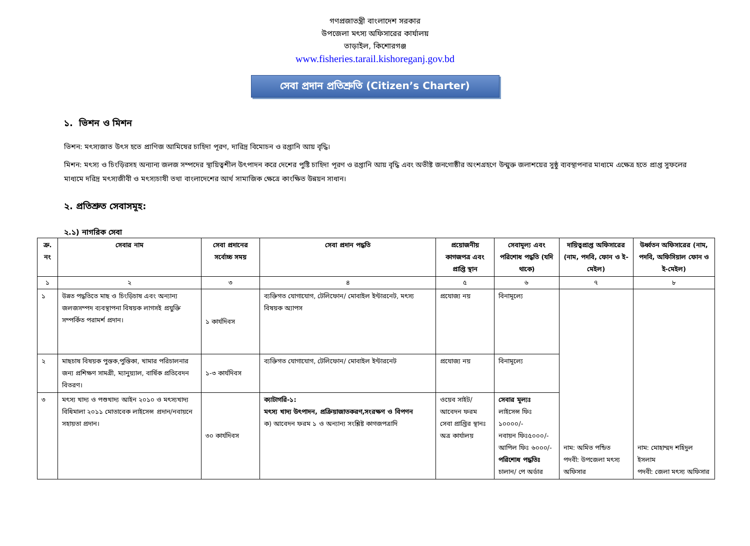গণপ্রজাতন্ত্রী বাংলাদেশ সরকার
উপজেলা মৎস্য অফিসারের কার্যালয়
তাড়াইল, কিশোরগঞ্জ
www.fisheries.tarail.kishoreganj.gov.bd
সেবা প্রদান প্রতিশ্রুতি (Citizen’s Charter)
১. ভিশন ও মিশন
ভিশন: মৎস্যজাত উৎস হতে প্রাণিজ আমিষের চাহিদা পূরণ, দারিদ্র বিমোচন ও রপ্তানি আয় বৃদ্ধি।
মিশন: মৎস্য ও চিংড়িরসহ অন্যান্য জলজ সম্পদের স্থায়িত্বশীল উৎপাদন করে দেশের পুষ্টি চাহিদা পূরণ ও রপ্তানি আয় বৃদ্ধি এবং অভীষ্ট জনগোষ্ঠীর অংশগ্রহণে উন্মুক্ত জলাশয়ের সুষ্ঠু ব্যবস্থাপনার মাধ্যমে এক্ষেত্র হতে প্রাপ্ত সুফলের মাধ্যমে দরিদ্র মৎস্যজীবী ও মৎস্যচাষী তথা বাংলাদেশের আর্থ সামাজিক ক্ষেত্রে কাংক্ষিত উন্নয়ন সাধান।
২. প্রতিশ্রুত সেবাসমূহ:
২.১) নাগরিক সেবা
| ক্র. নং | সেবার নাম | সেবা প্রদানের সর্বোচ্চ সময় | সেবা প্রদান পদ্ধতি | প্রয়োজনীয় কাগজপত্র এবং প্রাপ্তি স্থান | সেবামূল্য এবং পরিশোধ পদ্ধতি (যদি থাকে) | দায়িত্বপ্রাপ্ত অফিসারের (নাম, পদবি, ফোন ও ই-মেইল) | উর্ধ্বতন অফিসারের (নাম, পদবি, অফিসিয়াল ফোন ও ই-মেইল) |
| --- | --- | --- | --- | --- | --- | --- | --- |
| ১ | ২ | ৩ | ৪ | ৫ | ৬ | ৭ | ৮ |
| ১ | উন্নত পদ্ধতিতে মাছ ও চিংড়িচাষ এবং অন্যান্য জলজসম্পদ ব্যবস্থাপনা বিষয়ক লাগসই প্রযুক্তি সম্পর্কিত পরামর্শ প্রদান। | ১ কার্যদিবস | ব্যক্তিগত যোগাযোগ, টেলিফোন/ মোবাইল ইন্টারনেট, মৎস্য বিষয়ক অ্যাপস | প্রযোজ্য নয় | বিনামূল্যে | নাম: অমিত পন্ডিত পদবী: উপজেলা মৎস্য অফিসার | নাম: মোহাম্মদ শহিদুল ইসলাম পদবী: জেলা মৎস্য অফিসার |
| ২ | মাছচাষ বিষয়ক পুস্তক,পুস্তিকা, খামার পরিচালনার জন্য প্রশিক্ষণ সামগ্রী, ম্যানুয়্যাল, বার্ষিক প্রতিবেদন বিতরণ। | ১-৩ কার্যদিবস | ব্যক্তিগত যোগাযোগ, টেলিফোন/ মোবাইল ইন্টারনেট | প্রযোজ্য নয় | বিনামূল্যে | | |
| ৩ | মৎস্য খাদ্য ও পশুখাদ্য আইন ২০১০ ও মৎস্যখাদ্য বিধিমালা ২০১১ মোতাবেক লাইসেন্স প্রদান/নবায়নে সহায়তা প্রদান। | ৩০ কার্যদিবস | ক্যাটাগরি-১: মৎস্য খাদ্য উৎপাদন, প্রক্রিয়াজাতকরণ,সংরক্ষণ ও বিপণন ক) আবেদন ফরম ১ ও অন্যান্য সংশ্লিষ্ট কাগজপত্রাদি | ওয়েব সাইট/ আবেদন ফরম সেবা প্রাপ্তির স্থানঃ অত্র কার্যালয় | সেবার মূল্যঃ লাইসেন্স ফিঃ ১০০০০/- নবায়ন ফিঃ৫০০০/- আপিল ফিঃ ৬০০০/- পরিশোধ পদ্ধতিঃ চালান/ পে অর্ডার | | |